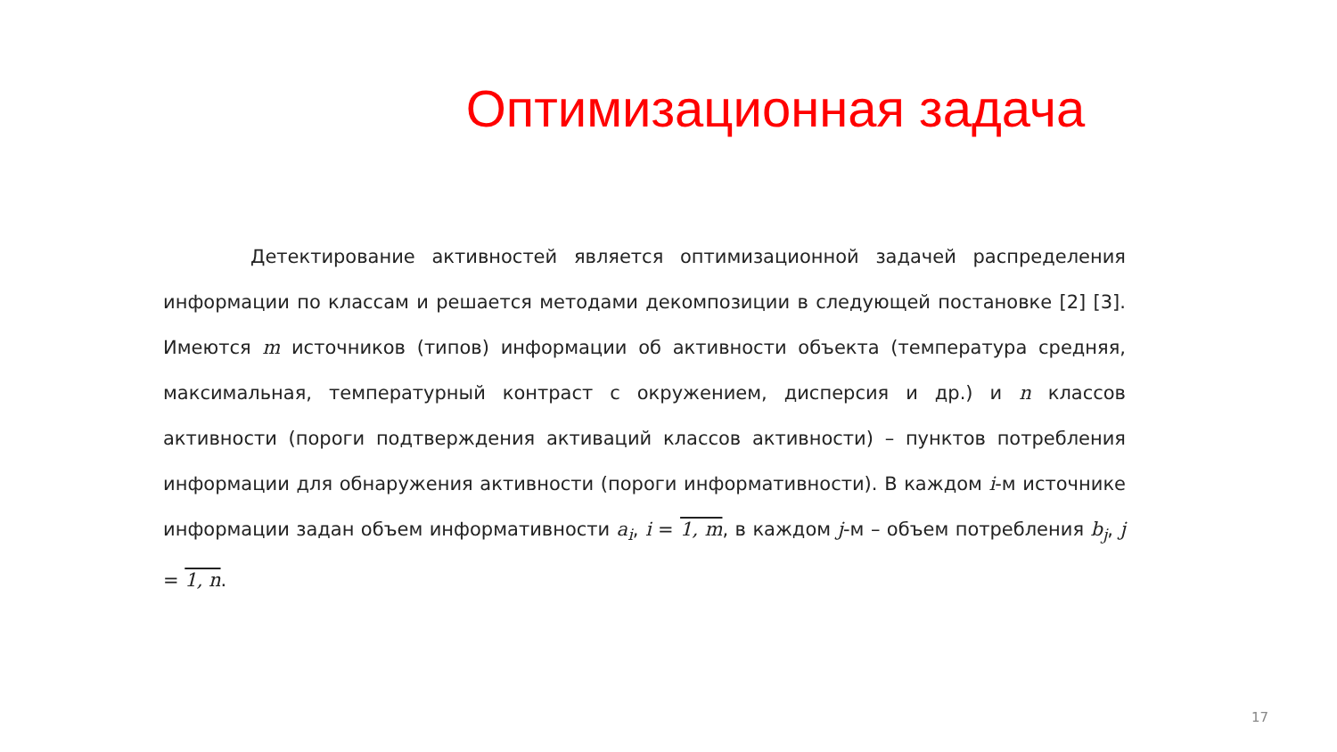Оптимизационная задача
Детектирование активностей является оптимизационной задачей распределения информации по классам и решается методами декомпозиции в следующей постановке [2] [3]. Имеются m источников (типов) информации об активности объекта (температура средняя, максимальная, температурный контраст с окружением, дисперсия и др.) и n классов активности (пороги подтверждения активаций классов активности) – пунктов потребления информации для обнаружения активности (пороги информативности). В каждом i-м источнике информации задан объем информативности a<sub>i</sub>, i = 1, m, в каждом j-м – объем потребления b<sub>j</sub>, j = 1, n.
17